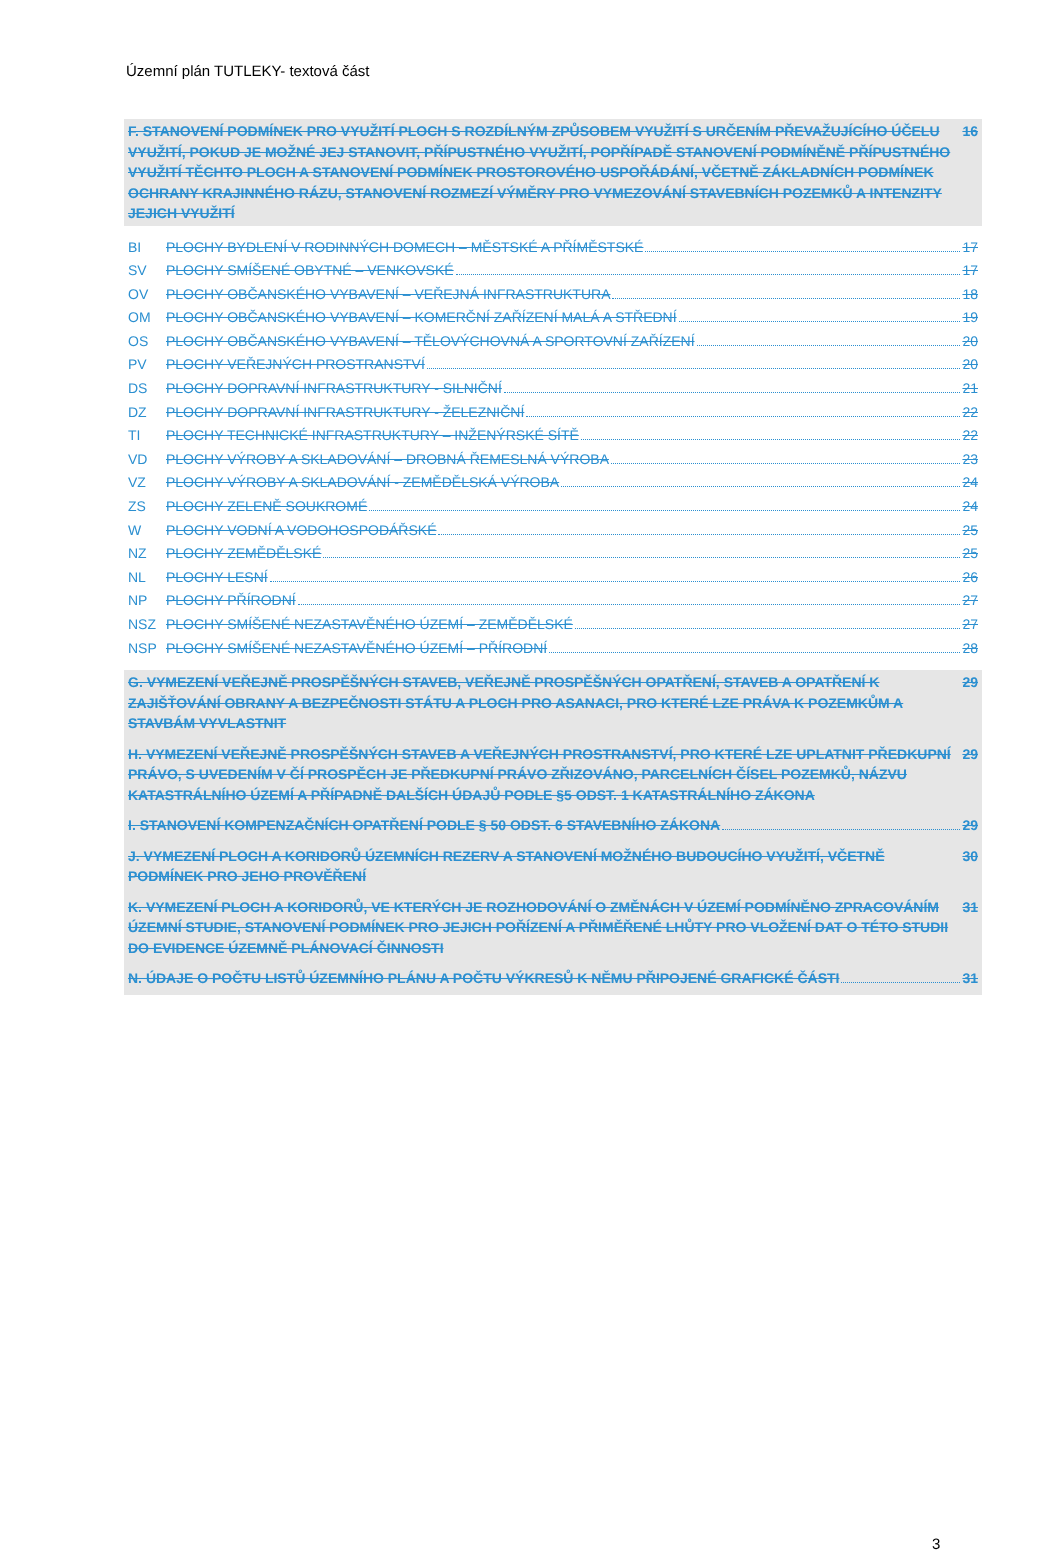Územní plán TUTLEKY- textová část
F. STANOVENÍ PODMÍNEK PRO VYUŽITÍ PLOCH S ROZDÍLNÝM ZPŮSOBEM VYUŽITÍ S URČENÍM PŘEVAŽUJÍCÍHO ÚČELU VYUŽITÍ, POKUD JE MOŽNÉ JEJ STANOVIT, PŘÍPUSTNÉHO VYUŽITÍ, POPŘÍPADĚ STANOVENÍ PODMÍNĚNĚ PŘÍPUSTNÉHO VYUŽITÍ TĚCHTO PLOCH A STANOVENÍ PODMÍNEK PROSTOROVÉHO USPOŘÁDÁNÍ, VČETNĚ ZÁKLADNÍCH PODMÍNEK OCHRANY KRAJINNÉHO RÁZU, STANOVENÍ ROZMEZÍ VÝMĚRY PRO VYMEZOVÁNÍ STAVEBNÍCH POZEMKŮ A INTENZITY JEJICH VYUŽITÍ 16
BI PLOCHY BYDLENÍ V RODINNÝCH DOMECH – MĚSTSKÉ A PŘÍMĚSTSKÉ 17
SV PLOCHY SMÍŠENÉ OBYTNÉ – VENKOVSKÉ 17
OV PLOCHY OBČANSKÉHO VYBAVENÍ – VEŘEJNÁ INFRASTRUKTURA 18
OM PLOCHY OBČANSKÉHO VYBAVENÍ – KOMERČNÍ ZAŘÍZENÍ MALÁ A STŘEDNÍ 19
OS PLOCHY OBČANSKÉHO VYBAVENÍ – TĚLOVÝCHOVNÁ A SPORTOVNÍ ZAŘÍZENÍ 20
PV PLOCHY VEŘEJNÝCH PROSTRANSTVÍ 20
DS PLOCHY DOPRAVNÍ INFRASTRUKTURY - SILNIČNÍ 21
DZ PLOCHY DOPRAVNÍ INFRASTRUKTURY - ŽELEZNIČNÍ 22
TI PLOCHY TECHNICKÉ INFRASTRUKTURY – INŽENÝRSKÉ SÍTĚ 22
VD PLOCHY VÝROBY A SKLADOVÁNÍ – DROBNÁ ŘEMESLNÁ VÝROBA 23
VZ PLOCHY VÝROBY A SKLADOVÁNÍ - ZEMĚDĚLSKÁ VÝROBA 24
ZS PLOCHY ZELENĚ SOUKROMÉ 24
W PLOCHY VODNÍ A VODOHOSPODÁŘSKÉ 25
NZ PLOCHY ZEMĚDĚLSKÉ 25
NL PLOCHY LESNÍ 26
NP PLOCHY PŘÍRODNÍ 27
NSZ PLOCHY SMÍŠENÉ NEZASTAVĚNÉHO ÚZEMÍ – ZEMĚDĚLSKÉ 27
NSP PLOCHY SMÍŠENÉ NEZASTAVĚNÉHO ÚZEMÍ – PŘÍRODNÍ 28
G. VYMEZENÍ VEŘEJNĚ PROSPĚŠNÝCH STAVEB, VEŘEJNĚ PROSPĚŠNÝCH OPATŘENÍ, STAVEB A OPATŘENÍ K ZAJIŠŤOVÁNÍ OBRANY A BEZPEČNOSTI STÁTU A PLOCH PRO ASANACI, PRO KTERÉ LZE PRÁVA K POZEMKŮM A STAVBÁM VYVLASTNIT 29
H. VYMEZENÍ VEŘEJNĚ PROSPĚŠNÝCH STAVEB A VEŘEJNÝCH PROSTRANSTVÍ, PRO KTERÉ LZE UPLATNIT PŘEDKUPNÍ PRÁVO, S UVEDENÍM V ČÍ PROSPĚCH JE PŘEDKUPNÍ PRÁVO ZŘIZOVÁNO, PARCELNÍCH ČÍSEL POZEMKŮ, NÁZVU KATASTRÁLNÍHO ÚZEMÍ A PŘÍPADNĚ DALŠÍCH ÚDAJŮ PODLE §5 ODST. 1 KATASTRÁLNÍHO ZÁKONA 29
I. STANOVENÍ KOMPENZAČNÍCH OPATŘENÍ PODLE § 50 ODST. 6 STAVEBNÍHO ZÁKONA 29
J. VYMEZENÍ PLOCH A KORIDORŮ ÚZEMNÍCH REZERV A STANOVENÍ MOŽNÉHO BUDOUCÍHO VYUŽITÍ, VČETNĚ PODMÍNEK PRO JEHO PROVĚŘENÍ 30
K. VYMEZENÍ PLOCH A KORIDORŮ, VE KTERÝCH JE ROZHODOVÁNÍ O ZMĚNÁCH V ÚZEMÍ PODMÍNĚNO ZPRACOVÁNÍM ÚZEMNÍ STUDIE, STANOVENÍ PODMÍNEK PRO JEJICH POŘÍZENÍ A PŘIMĚŘENÉ LHŮTY PRO VLOŽENÍ DAT O TÉTO STUDII DO EVIDENCE ÚZEMNĚ PLÁNOVACÍ ČINNOSTI 31
N. ÚDAJE O POČTU LISTŮ ÚZEMNÍHO PLÁNU A POČTU VÝKRESŮ K NĚMU PŘIPOJENÉ GRAFICKÉ ČÁSTI 31
3